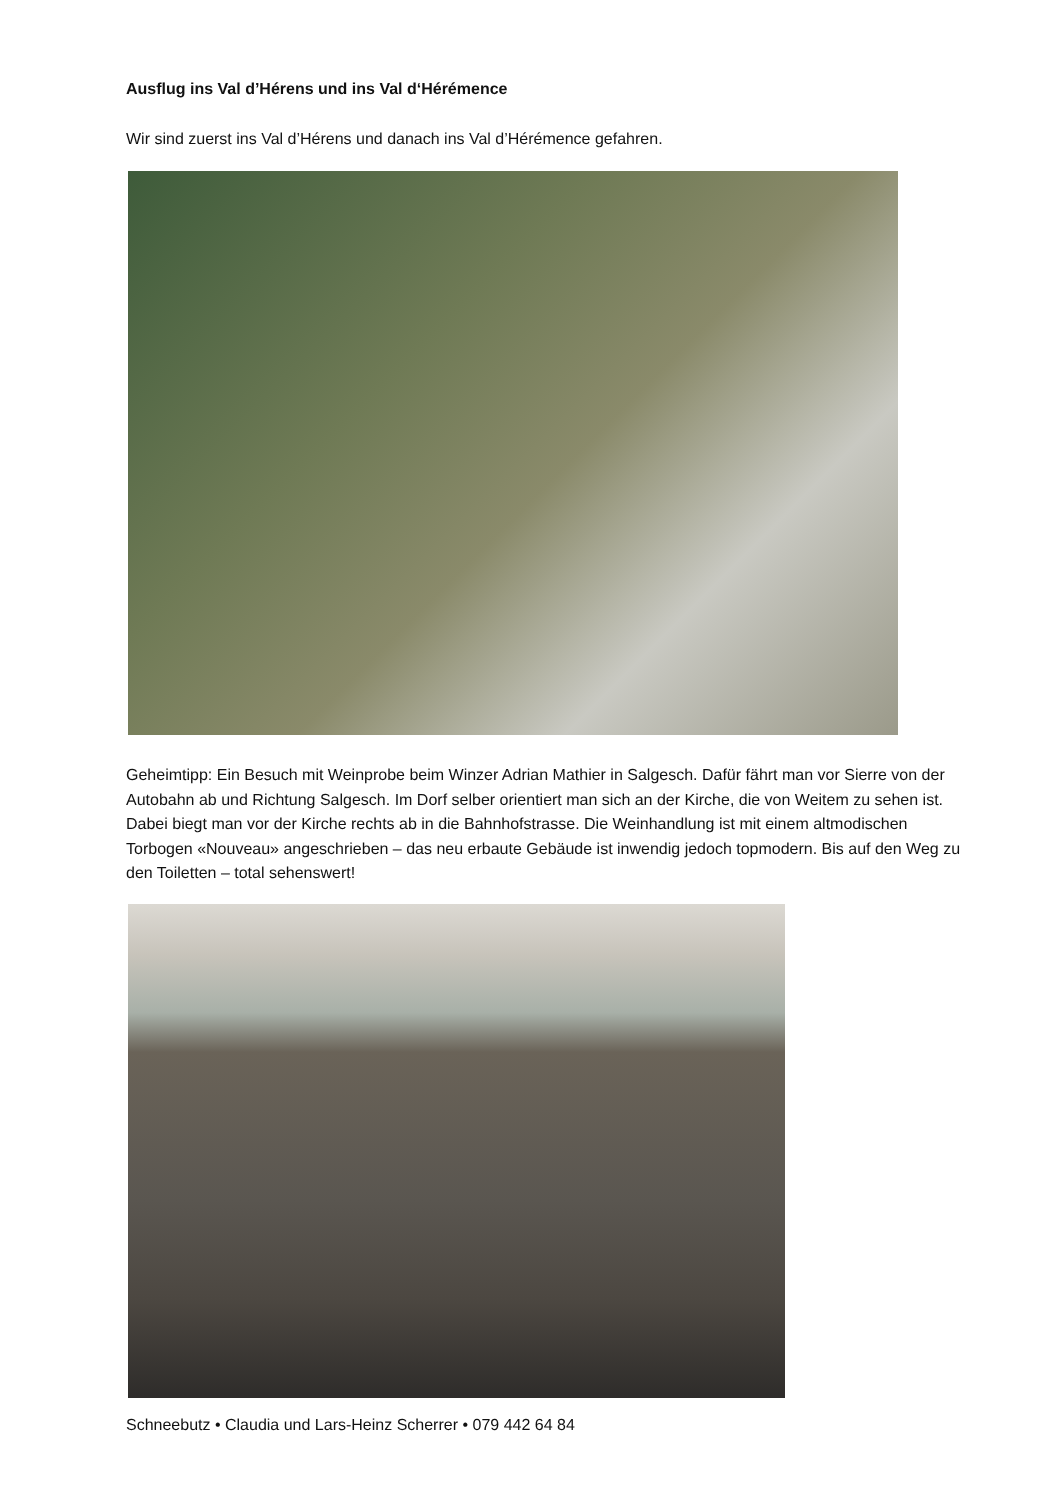Ausflug ins Val d’Hérens und ins Val d‘Hérémence
Wir sind zuerst ins Val d’Hérens und danach ins Val d’Hérémence gefahren.
Geheimtipp: Ein Besuch mit Weinprobe beim Winzer Adrian Mathier in Salgesch. Dafür fährt man vor Sierre von der Autobahn ab und Richtung Salgesch. Im Dorf selber orientiert man sich an der Kirche, die von Weitem zu sehen ist. Dabei biegt man vor der Kirche rechts ab in die Bahnhofstrasse. Die Weinhandlung ist mit einem altmodischen Torbogen «Nouveau» angeschrieben – das neu erbaute Gebäude ist inwendig jedoch topmodern. Bis auf den Weg zu den Toiletten – total sehenswert!
Schneebutz • Claudia und Lars-Heinz Scherrer • 079 442 64 84